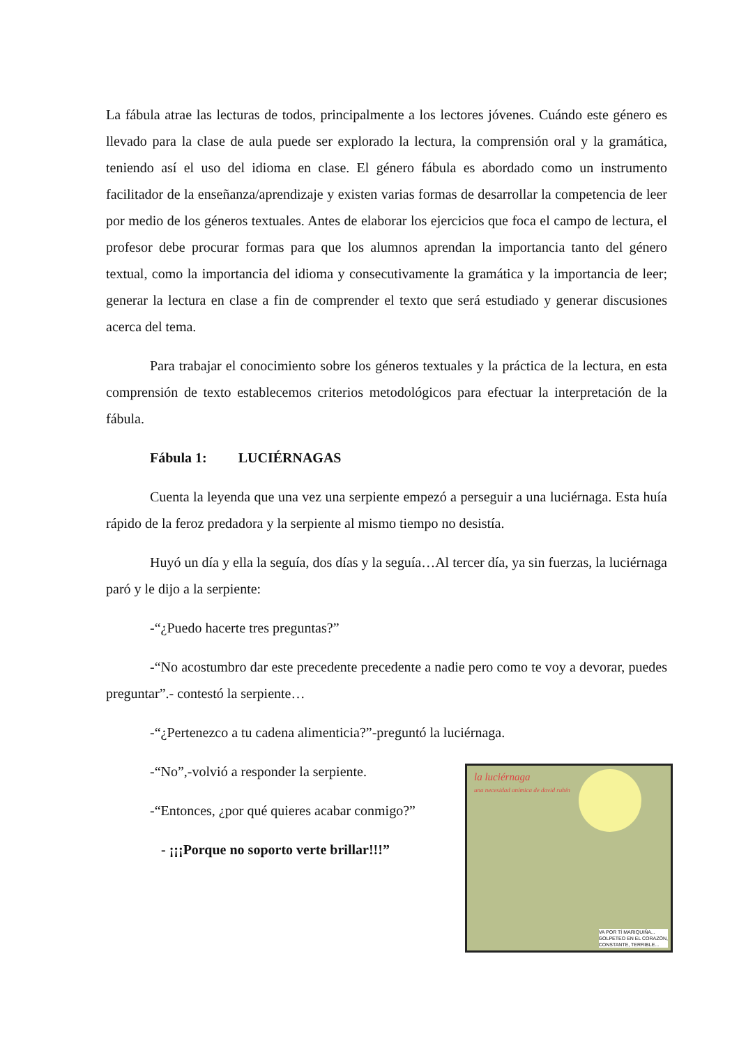La fábula atrae las lecturas de todos, principalmente a los lectores jóvenes. Cuándo este género es llevado para la clase de aula puede ser explorado la lectura, la comprensión oral y la gramática, teniendo así el uso del idioma en clase. El género fábula es abordado como un instrumento facilitador de la enseñanza/aprendizaje y existen varias formas de desarrollar la competencia de leer por medio de los géneros textuales. Antes de elaborar los ejercicios que foca el campo de lectura, el profesor debe procurar formas para que los alumnos aprendan la importancia tanto del género textual, como la importancia del idioma y consecutivamente la gramática y la importancia de leer; generar la lectura en clase a fin de comprender el texto que será estudiado y generar discusiones acerca del tema.
Para trabajar el conocimiento sobre los géneros textuales y la práctica de la lectura, en esta comprensión de texto establecemos criterios metodológicos para efectuar la interpretación de la fábula.
Fábula 1: LUCIÉRNAGAS
Cuenta la leyenda que una vez una serpiente empezó a perseguir a una luciérnaga. Esta huía rápido de la feroz predadora y la serpiente al mismo tiempo no desistía.
Huyó un día y ella la seguía, dos días y la seguía…Al tercer día, ya sin fuerzas, la luciérnaga paró y le dijo a la serpiente:
-“¿Puedo hacerte tres preguntas?”
-“No acostumbro dar este precedente precedente a nadie pero como te voy a devorar, puedes preguntar”.- contestó la serpiente…
-“¿Pertenezco a tu cadena alimenticia?”-preguntó la luciérnaga.
la luciérnaga
una necesidad anímica de david rubín
VA POR TÍ MARIQUIÑA...
GOLPETEO EN EL CORAZÓN,
CONSTANTE, TERRIBLE...
-“No”,-volvió a responder la serpiente.
-“Entonces, ¿por qué quieres acabar conmigo?”
- ¡¡¡Porque no soporto verte brillar!!!”